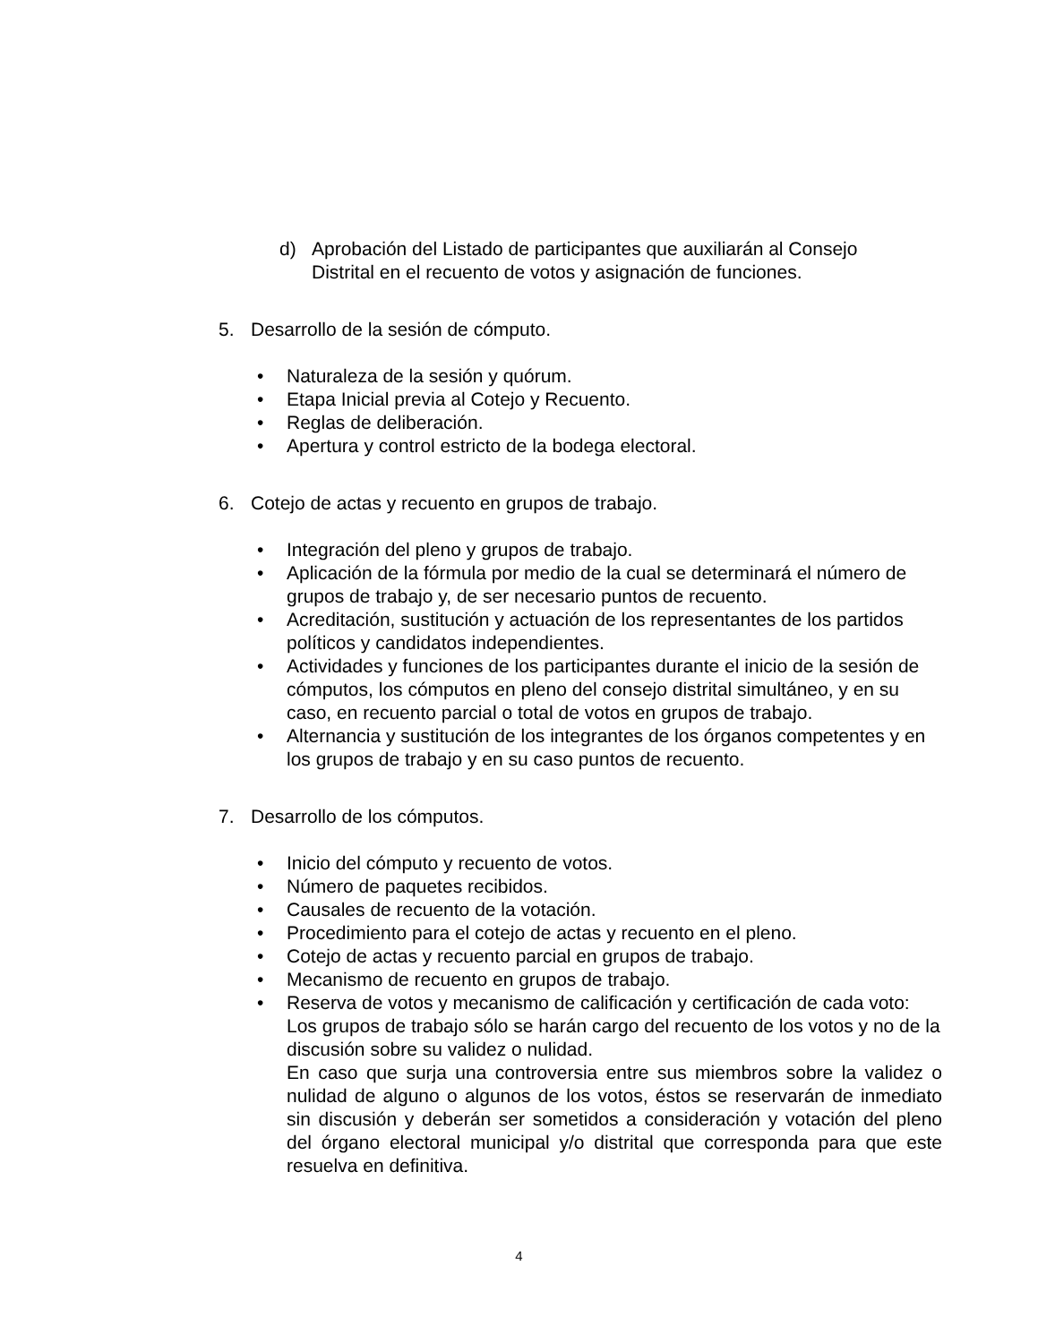d) Aprobación del Listado de participantes que auxiliarán al Consejo Distrital en el recuento de votos y asignación de funciones.
5. Desarrollo de la sesión de cómputo.
• Naturaleza de la sesión y quórum.
• Etapa Inicial previa al Cotejo y Recuento.
• Reglas de deliberación.
• Apertura y control estricto de la bodega electoral.
6. Cotejo de actas y recuento en grupos de trabajo.
• Integración del pleno y grupos de trabajo.
• Aplicación de la fórmula por medio de la cual se determinará el número de grupos de trabajo y, de ser necesario puntos de recuento.
• Acreditación, sustitución y actuación de los representantes de los partidos políticos y candidatos independientes.
• Actividades y funciones de los participantes durante el inicio de la sesión de cómputos, los cómputos en pleno del consejo distrital simultáneo, y en su caso, en recuento parcial o total de votos en grupos de trabajo.
• Alternancia y sustitución de los integrantes de los órganos competentes y en los grupos de trabajo y en su caso puntos de recuento.
7. Desarrollo de los cómputos.
• Inicio del cómputo y recuento de votos.
• Número de paquetes recibidos.
• Causales de recuento de la votación.
• Procedimiento para el cotejo de actas y recuento en el pleno.
• Cotejo de actas y recuento parcial en grupos de trabajo.
• Mecanismo de recuento en grupos de trabajo.
• Reserva de votos y mecanismo de calificación y certificación de cada voto: Los grupos de trabajo sólo se harán cargo del recuento de los votos y no de la discusión sobre su validez o nulidad.
En caso que surja una controversia entre sus miembros sobre la validez o nulidad de alguno o algunos de los votos, éstos se reservarán de inmediato sin discusión y deberán ser sometidos a consideración y votación del pleno del órgano electoral municipal y/o distrital que corresponda para que este resuelva en definitiva.
4